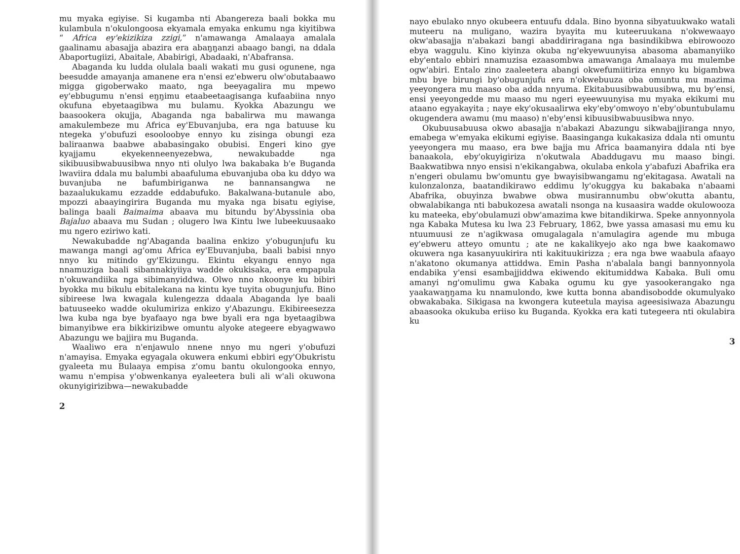mu myaka egiyise. Si kugamba nti Abangereza baali bokka mu kulambula n'okulongoosa ekyamala emyaka enkumu nga kiyitibwa “ Africa ey'ekizikiza zzigi,” n'amawanga Amalaaya amalala gaalinamu abasajja abazira era abaŋŋanzi abaago bangi, na ddala Abaportugiizi, Abaitale, Ababirigi, Abadaaki, n'Abafransa.
Abaganda ku ludda olulala baali wakati mu gusi ogunene, nga beesudde amayanja amanene era n'ensi ez'ebweru olw'obutabaawo migga gigoberwako maato, nga beeyagalira mu mpewo ey'ebbugumu n'ensi eŋŋimu etaabeetaagisanga kufaabiina nnyo okufuna ebyetaagibwa mu bulamu. Kyokka Abazungu we baasookera okujja, Abaganda nga babalirwa mu mawanga amakulembeze mu Africa ey'Ebuvanjuba, era nga batuuse ku ntegeka y'obufuzi esooloobye ennyo ku zisinga obungi eza baliraanwa baabwe ababasingako obubisi. Engeri kino gye kyajjamu ekyekenneenyezebwa, newakubadde nga sikibuusibwabuusibwa nnyo nti olulyo lwa bakabaka b'e Buganda lwaviira ddala mu balumbi abaafuluma ebuvanjuba oba ku ddyo wa buvanjuba ne bafumbiriganwa ne bannansangwa ne bazaalukukamu ezzadde eddabufuko. Bakalwana-butanule abo, mpozzi abaayingirira Buganda mu myaka nga bisatu egiyise, balinga baali Baimaima abaava mu bitundu by'Abyssinia oba Bajaluo abaava mu Sudan ; olugero lwa Kintu lwe lubeekuusaako mu ngero eziriwo kati.
Newakubadde ng'Abaganda baalina enkizo y'obugunjufu ku mawanga mangi ag'omu Africa ey'Ebuvanjuba, baali babisi nnyo nnyo ku mitindo gy'Ekizungu. Ekintu ekyangu ennyo nga nnamuziga baali sibannakiyiiya wadde okukisaka, era empapula n'okuwandiika nga sibimanyiddwa. Olwo nno nkoonye ku bibiri byokka mu bikulu ebitalekana na kintu kye tuyita obugunjufu. Bino sibireese lwa kwagala kulengezza ddaala Abaganda lye baali batuuseeko wadde okulumiriza enkizo y'Abazungu. Ekibireesezza lwa kuba nga bye byafaayo nga bwe byali era nga byetaagibwa bimanyibwe era bikkirizibwe omuntu alyoke ategeere ebyagwawo Abazungu we bajjira mu Buganda.
Waaliwo era n'enjawulo nnene nnyo mu ngeri y'obufuzi n'amayisa. Emyaka egyagala okuwera enkumi ebbiri egy'Obukristu gyaleeta mu Bulaaya empisa z'omu bantu okulongooka ennyo, wamu n'empisa y'obwenkanya eyaleetera buli ali w'ali okuwona okunyigirizibwa—newakubadde
2
nayo ebulako nnyo okubeera entuufu ddala. Bino byonna sibyatuukwako watali muteeru na muligano, wazira byayita mu kuteeruukana n'okwewaayo okw'abasajja n'abakazi bangi abaddiriragana nga basindikibwa ebirowoozo ebya waggulu. Kino kiyinza okuba ng'ekyewuunyisa abasoma abamanyiiko eby'entalo ebbiri nnamuzisa ezaasombwa amawanga Amalaaya mu mulembe ogw'abiri. Entalo zino zaaleetera abangi okwefumiitiriza ennyo ku bigambwa mbu bye birungi by'obugunjufu era n'okwebuuza oba omuntu mu mazima yeeyongera mu maaso oba adda nnyuma. Ekitabuusibwabuusibwa, mu by'ensi, ensi yeeyongedde mu maaso mu ngeri eyeewuunyisa mu myaka ekikumi mu ataano egyakayita ; naye eky'okusaalirwa eky'eby'omwoyo n'eby'obuntubulamu okugendera awamu (mu maaso) n'eby'ensi kibuusibwabuusibwa nnyo.
Okubuusabuusa okwo abasajja n'abakazi Abazungu sikwabajjiranga nnyo, emabega w'emyaka ekikumi egiyise. Baasinganga kukakasiza ddala nti omuntu yeeyongera mu maaso, era bwe bajja mu Africa baamanyira ddala nti bye banaakola, eby'okuyigiriza n'okutwala Abaddugavu mu maaso bingi. Baakwatibwa nnyo ensisi n'ekikangabwa, okulaba enkola y'abafuzi Abafrika era n'engeri obulamu bw'omuntu gye bwayisibwangamu ng'ekitagasa. Awatali na kulonzalonza, baatandikirawo eddimu ly'okuggya ku bakabaka n'abaami Abafrika, obuyinza bwabwe obwa musirannumbu obw'okutta abantu, obwalabikanga nti babukozesa awatali nsonga na kusaasira wadde okulowooza ku mateeka, eby'obulamuzi obw'amazima kwe bitandikirwa. Speke annyonnyola nga Kabaka Mutesa ku lwa 23 February, 1862, bwe yassa amasasi mu emu ku ntuumuusi ze n'agikwasa omugalagala n'amulagira agende mu mbuga ey'ebweru atteyo omuntu ; ate ne kakalikyejo ako nga bwe kaakomawo okuwera nga kasanyuukirira nti kakituukirizza ; era nga bwe waabula afaayo n'akatono okumanya attiddwa. Emin Pasha n'abalala bangi bannyonnyola endabika y'ensi esambajjiddwa ekiwendo ekitumiddwa Kabaka. Buli omu amanyi ng'omulimu gwa Kabaka ogumu ku gye yasookerangako nga yaakawaŋŋama ku nnamulondo, kwe kutta bonna abandisobodde okumulyako obwakabaka. Sikigasa na kwongera kuteetula mayisa ageesisiwaza Abazungu abaasooka okukuba eriiso ku Buganda. Kyokka era kati tutegeera nti okulabira ku
3